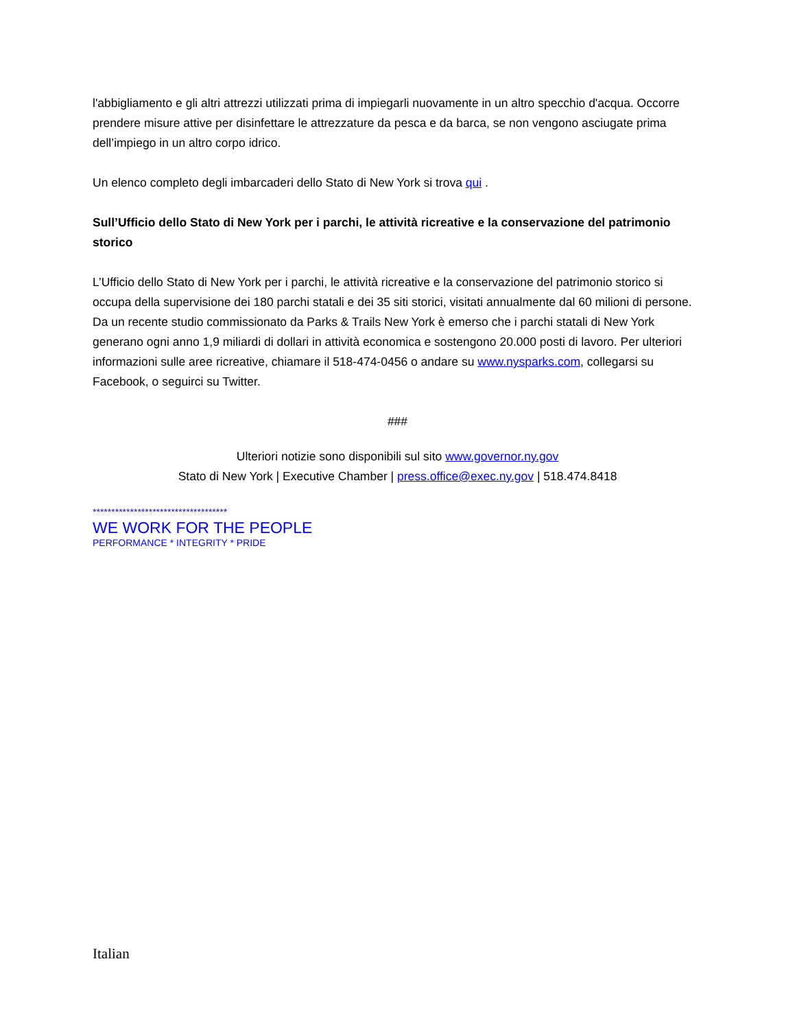l'abbigliamento e gli altri attrezzi utilizzati prima di impiegarli nuovamente in un altro specchio d'acqua. Occorre prendere misure attive per disinfettare le attrezzature da pesca e da barca, se non vengono asciugate prima dell’impiego in un altro corpo idrico.
Un elenco completo degli imbarcaderi dello Stato di New York si trova qui .
Sull’Ufficio dello Stato di New York per i parchi, le attività ricreative e la conservazione del patrimonio storico
L’Ufficio dello Stato di New York per i parchi, le attività ricreative e la conservazione del patrimonio storico si occupa della supervisione dei 180 parchi statali e dei 35 siti storici, visitati annualmente dal 60 milioni di persone. Da un recente studio commissionato da Parks & Trails New York è emerso che i parchi statali di New York generano ogni anno 1,9 miliardi di dollari in attività economica e sostengono 20.000 posti di lavoro. Per ulteriori informazioni sulle aree ricreative, chiamare il 518-474-0456 o andare su www.nysparks.com, collegarsi su Facebook, o seguirci su Twitter.
###
Ulteriori notizie sono disponibili sul sito www.governor.ny.gov
Stato di New York | Executive Chamber | press.office@exec.ny.gov | 518.474.8418
************************************
WE WORK FOR THE PEOPLE
PERFORMANCE * INTEGRITY * PRIDE
Italian